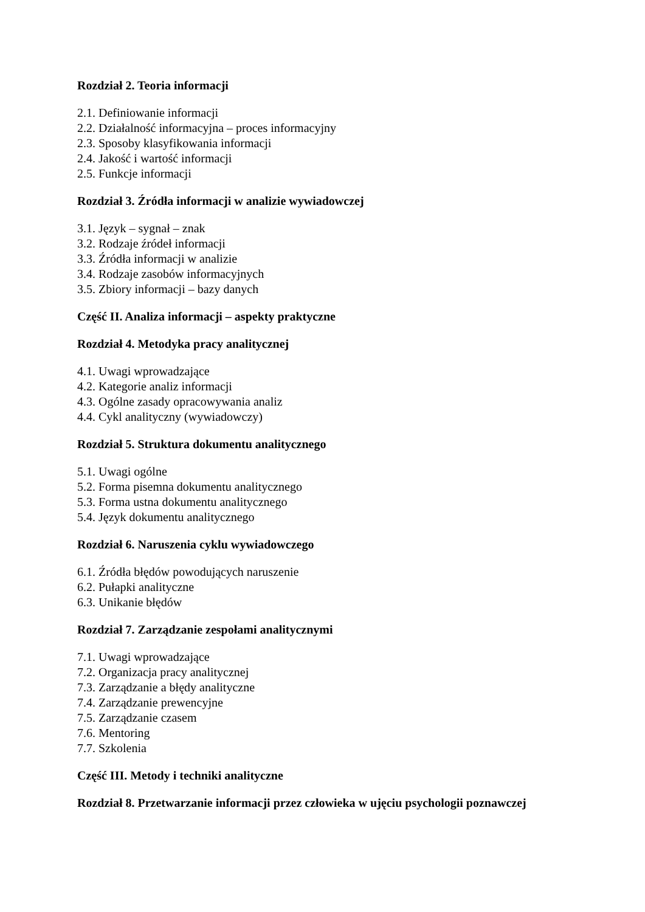Rozdział 2. Teoria informacji
2.1. Definiowanie informacji
2.2. Działalność informacyjna – proces informacyjny
2.3. Sposoby klasyfikowania informacji
2.4. Jakość i wartość informacji
2.5. Funkcje informacji
Rozdział 3. Źródła informacji w analizie wywiadowczej
3.1. Język – sygnał – znak
3.2. Rodzaje źródeł informacji
3.3. Źródła informacji w analizie
3.4. Rodzaje zasobów informacyjnych
3.5. Zbiory informacji – bazy danych
Część II. Analiza informacji – aspekty praktyczne
Rozdział 4. Metodyka pracy analitycznej
4.1. Uwagi wprowadzające
4.2. Kategorie analiz informacji
4.3. Ogólne zasady opracowywania analiz
4.4. Cykl analityczny (wywiadowczy)
Rozdział 5. Struktura dokumentu analitycznego
5.1. Uwagi ogólne
5.2. Forma pisemna dokumentu analitycznego
5.3. Forma ustna dokumentu analitycznego
5.4. Język dokumentu analitycznego
Rozdział 6. Naruszenia cyklu wywiadowczego
6.1. Źródła błędów powodujących naruszenie
6.2. Pułapki analityczne
6.3. Unikanie błędów
Rozdział 7. Zarządzanie zespołami analitycznymi
7.1. Uwagi wprowadzające
7.2. Organizacja pracy analitycznej
7.3. Zarządzanie a błędy analityczne
7.4. Zarządzanie prewencyjne
7.5. Zarządzanie czasem
7.6. Mentoring
7.7. Szkolenia
Część III. Metody i techniki analityczne
Rozdział 8. Przetwarzanie informacji przez człowieka w ujęciu psychologii poznawczej